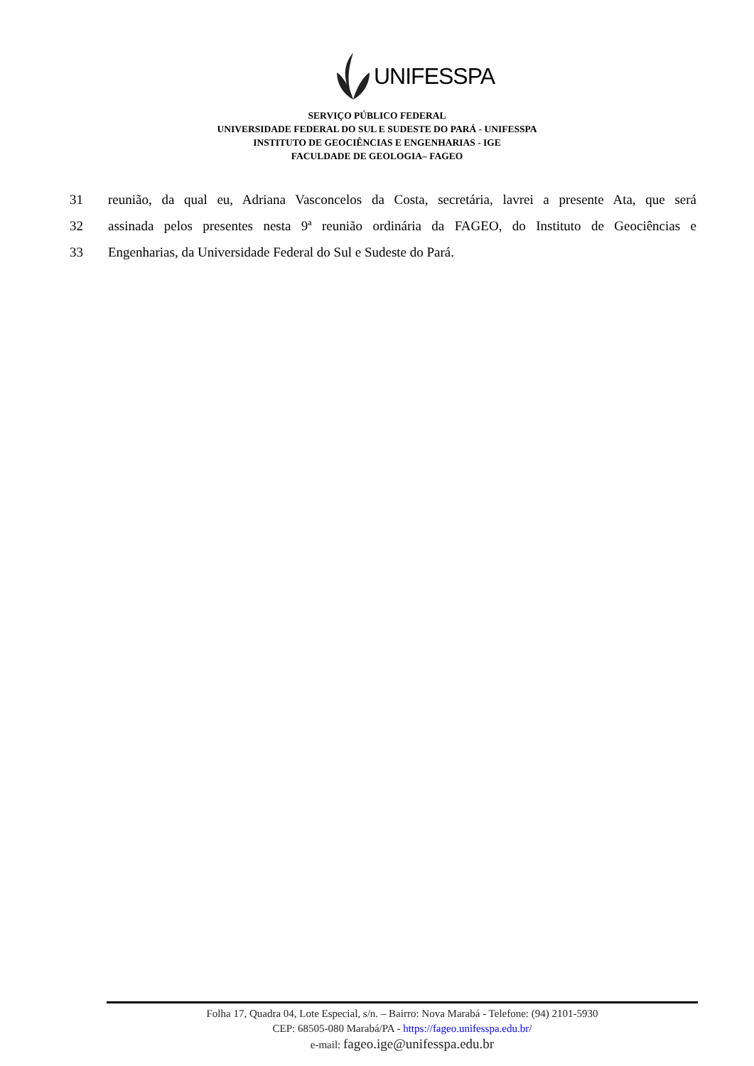UNIFESSPA
SERVIÇO PÚBLICO FEDERAL
UNIVERSIDADE FEDERAL DO SUL E SUDESTE DO PARÁ - UNIFESSPA
INSTITUTO DE GEOCIÊNCIAS E ENGENHARIAS - IGE
FACULDADE DE GEOLOGIA– FAGEO
31 reunião, da qual eu, Adriana Vasconcelos da Costa, secretária, lavrei a presente Ata, que será
32 assinada pelos presentes nesta 9ª reunião ordinária da FAGEO, do Instituto de Geociências e
33 Engenharias, da Universidade Federal do Sul e Sudeste do Pará.
Folha 17, Quadra 04, Lote Especial, s/n. – Bairro: Nova Marabá - Telefone: (94) 2101-5930
CEP: 68505-080 Marabá/PA - https://fageo.unifesspa.edu.br/
e-mail: fageo.ige@unifesspa.edu.br